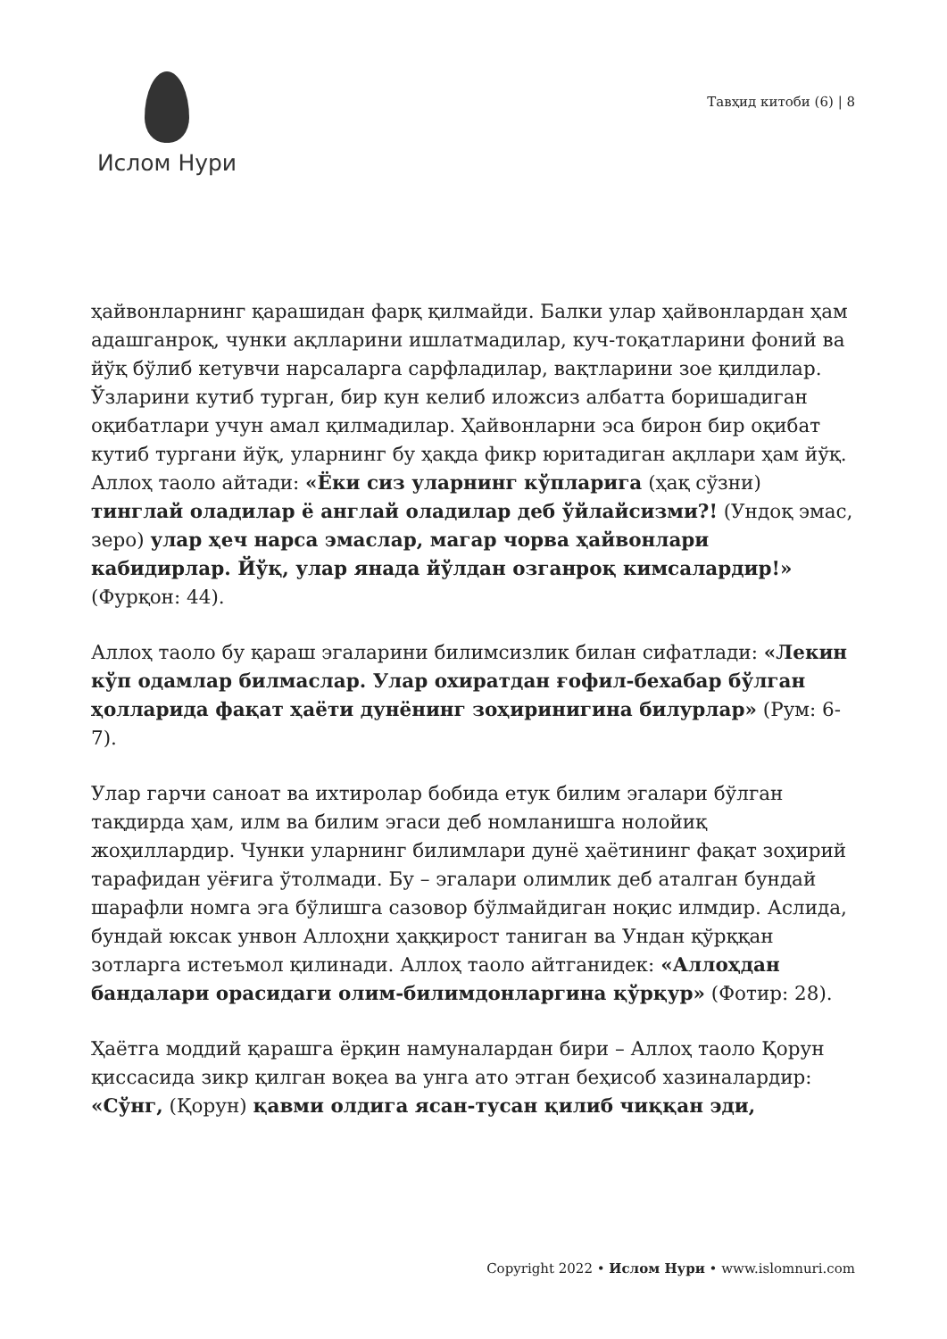Ислом Нури
Тавҳид китоби (6) | 8
ҳайвонларнинг қарашидан фарқ қилмайди. Балки улар ҳайвонлардан ҳам адашганроқ, чунки ақлларини ишлатмадилар, куч-тоқатларини фоний ва йўқ бўлиб кетувчи нарсаларга сарфладилар, вақтларини зое қилдилар. Ўзларини кутиб турган, бир кун келиб иложсиз албатта боришадиган оқибатлари учун амал қилмадилар. Ҳайвонларни эса бирон бир оқибат кутиб тургани йўқ, уларнинг бу ҳақда фикр юритадиган ақллари ҳам йўқ. Аллоҳ таоло айтади: «Ёки сиз уларнинг кўпларига (ҳақ сўзни) тинглай оладилар ё англай оладилар деб ўйлайсизми?! (Ундоқ эмас, зеро) улар ҳеч нарса эмаслар, магар чорва ҳайвонлари кабидирлар. Йўқ, улар янада йўлдан озганроқ кимсалардир!» (Фурқон: 44).
Аллоҳ таоло бу қараш эгаларини билимсизлик билан сифатлади: «Лекин кўп одамлар билмаслар. Улар охиратдан ғофил-бехабар бўлган ҳолларида фақат ҳаёти дунёнинг зоҳиринигина билурлар» (Рум: 6-7).
Улар гарчи саноат ва ихтиролар бобида етук билим эгалари бўлган тақдирда ҳам, илм ва билим эгаси деб номланишга нолойиқ жоҳиллардир. Чунки уларнинг билимлари дунё ҳаётининг фақат зоҳирий тарафидан уёғига ўтолмади. Бу – эгалари олимлик деб аталган бундай шарафли номга эга бўлишга сазовор бўлмайдиган ноқис илмдир. Аслида, бундай юксак унвон Аллоҳни ҳаққирост таниган ва Ундан қўрққан зотларга истеъмол қилинади. Аллоҳ таоло айтганидек: «Аллоҳдан бандалари орасидаги олим-билимдонларгина қўрқур» (Фотир: 28).
Ҳаётга моддий қарашга ёрқин намуналардан бири – Аллоҳ таоло Қорун қиссасида зикр қилган воқеа ва унга ато этган беҳисоб хазиналардир: «Сўнг, (Қорун) қавми олдига ясан-тусан қилиб чиққан эди,
Copyright 2022 • Ислом Нури • www.islomnuri.com